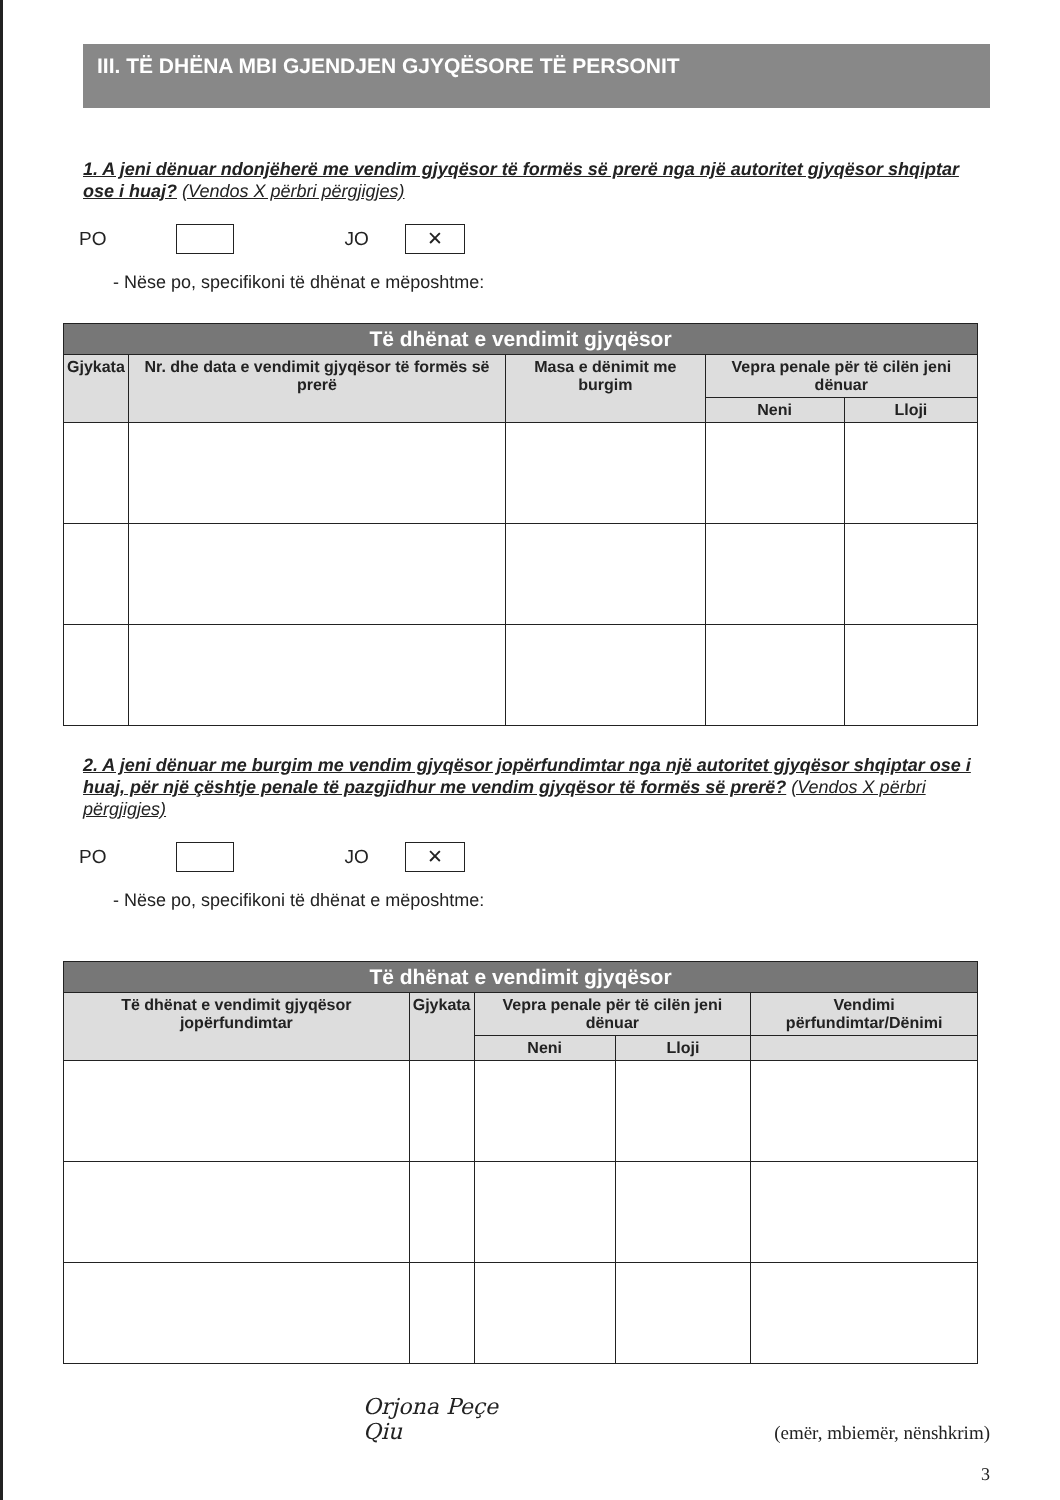III. TË DHËNA MBI GJENDJEN GJYQËSORE TË PERSONIT
1. A jeni dënuar ndonjëherë me vendim gjyqësor të formës së prerë nga një autoritet gjyqësor shqiptar ose i huaj? (Vendos X përbri përgjigjes)
PO JO ✕
- Nëse po, specifikoni të dhënat e mëposhtme:
| Të dhënat e vendimit gjyqësor | | | | |
| --- | --- | --- | --- | --- |
| Gjykata | Nr. dhe data e vendimit gjyqësor të formës së prerë | Masa e dënimit me burgim | Vepra penale për të cilën jeni dënuar | |
| | | | Neni | Lloji |
2. A jeni dënuar me burgim me vendim gjyqësor jopërfundimtar nga një autoritet gjyqësor shqiptar ose i huaj, për një çështje penale të pazgjidhur me vendim gjyqësor të formës së prerë? (Vendos X përbri përgjigjes)
PO JO ✕
- Nëse po, specifikoni të dhënat e mëposhtme:
| Të dhënat e vendimit gjyqësor | | | | |
| --- | --- | --- | --- | --- |
| Të dhënat e vendimit gjyqësor jopërfundimtar | Gjykata | Vepra penale për të cilën jeni dënuar | | Vendimi përfundimtar/Dënimi |
| | | Neni | Lloji | |
Orjona Peçe
Qiu
(emër, mbiemër, nënshkrim)
3